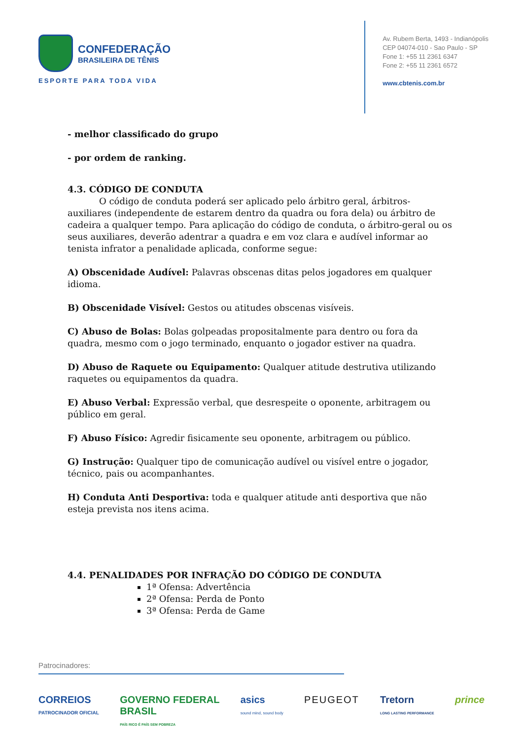CONFEDERAÇÃO
BRASILEIRA DE TÊNIS
ESPORTE PARA TODA VIDA
Av. Rubem Berta, 1493 - Indianópolis
CEP 04074-010 - Sao Paulo - SP
Fone 1: +55 11 2361 6347
Fone 2: +55 11 2361 6572
www.cbtenis.com.br
- melhor classificado do grupo
- por ordem de ranking.
4.3. CÓDIGO DE CONDUTA
O código de conduta poderá ser aplicado pelo árbitro geral, árbitros-auxiliares (independente de estarem dentro da quadra ou fora dela) ou árbitro de cadeira a qualquer tempo. Para aplicação do código de conduta, o árbitro-geral ou os seus auxiliares, deverão adentrar a quadra e em voz clara e audível informar ao tenista infrator a penalidade aplicada, conforme segue:
A) Obscenidade Audível: Palavras obscenas ditas pelos jogadores em qualquer idioma.
B) Obscenidade Visível: Gestos ou atitudes obscenas visíveis.
C) Abuso de Bolas: Bolas golpeadas propositalmente para dentro ou fora da quadra, mesmo com o jogo terminado, enquanto o jogador estiver na quadra.
D) Abuso de Raquete ou Equipamento: Qualquer atitude destrutiva utilizando raquetes ou equipamentos da quadra.
E) Abuso Verbal: Expressão verbal, que desrespeite o oponente, arbitragem ou público em geral.
F) Abuso Físico: Agredir fisicamente seu oponente, arbitragem ou público.
G) Instrução: Qualquer tipo de comunicação audível ou visível entre o jogador, técnico, pais ou acompanhantes.
H) Conduta Anti Desportiva: toda e qualquer atitude anti desportiva que não esteja prevista nos itens acima.
4.4. PENALIDADES POR INFRAÇÃO DO CÓDIGO DE CONDUTA
1ª Ofensa: Advertência
2ª Ofensa: Perda de Ponto
3ª Ofensa: Perda de Game
Patrocinadores:
CORREIOS
PATROCINADOR OFICIAL GOVERNO FEDERAL
BRASIL
PAÍS RICO É PAÍS SEM POBREZA asics
sound mind, sound body PEUGEOT Tretorn
LONG LASTING PERFORMANCE prince